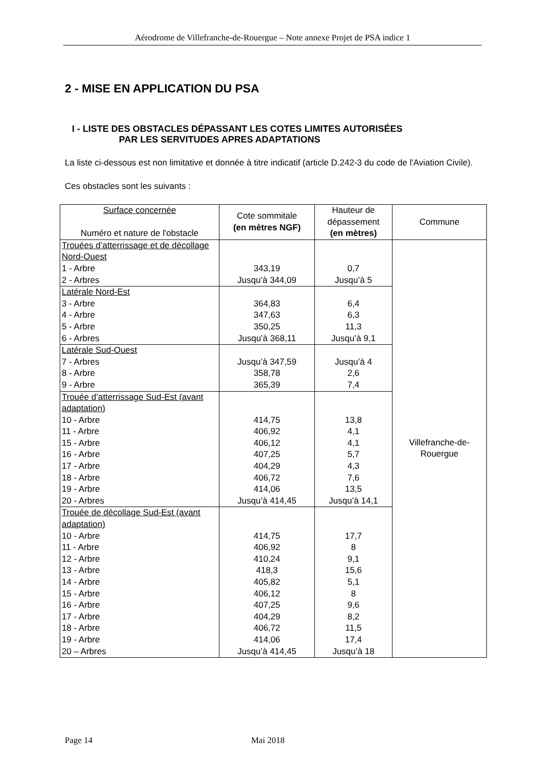Aérodrome de Villefranche-de-Rouergue – Note annexe Projet de PSA indice 1
2 - MISE EN APPLICATION DU PSA
I - LISTE DES OBSTACLES DÉPASSANT LES COTES LIMITES AUTORISÉES
PAR LES SERVITUDES APRES ADAPTATIONS
La liste ci-dessous est non limitative et donnée à titre indicatif (article D.242-3 du code de l'Aviation Civile).
Ces obstacles sont les suivants :
| Surface concernée Numéro et nature de l'obstacle | Cote sommitale (en mètres NGF) | Hauteur de dépassement (en mètres) | Commune |
| --- | --- | --- | --- |
| Trouées d’atterrissage et de décollage Nord-Ouest 1 - Arbre 2 - Arbres | 343,19 Jusqu’à 344,09 | 0,7 Jusqu’à 5 | Villefranche-de- Rouergue |
| Latérale Nord-Est 3 - Arbre 4 - Arbre 5 - Arbre 6 - Arbres | 364,83 347,63 350,25 Jusqu’à 368,11 | 6,4 6,3 11,3 Jusqu’à 9,1 | |
| Latérale Sud-Ouest 7 - Arbres 8 - Arbre 9 - Arbre | Jusqu’à 347,59 358,78 365,39 | Jusqu’à 4 2,6 7,4 | |
| Trouée d’atterrissage Sud-Est (avant adaptation) 10 - Arbre 11 - Arbre 15 - Arbre 16 - Arbre 17 - Arbre 18 - Arbre 19 - Arbre 20 - Arbres | 414,75 406,92 406,12 407,25 404,29 406,72 414,06 Jusqu’à 414,45 | 13,8 4,1 4,1 5,7 4,3 7,6 13,5 Jusqu’à 14,1 | |
| Trouée de décollage Sud-Est (avant adaptation) 10 - Arbre 11 - Arbre 12 - Arbre 13 - Arbre 14 - Arbre 15 - Arbre 16 - Arbre 17 - Arbre 18 - Arbre 19 - Arbre 20 – Arbres | 414,75 406,92 410,24 418,3 405,82 406,12 407,25 404,29 406,72 414,06 Jusqu’à 414,45 | 17,7 8 9,1 15,6 5,1 8 9,6 8,2 11,5 17,4 Jusqu’à 18 | |
Page 14 Mai 2018